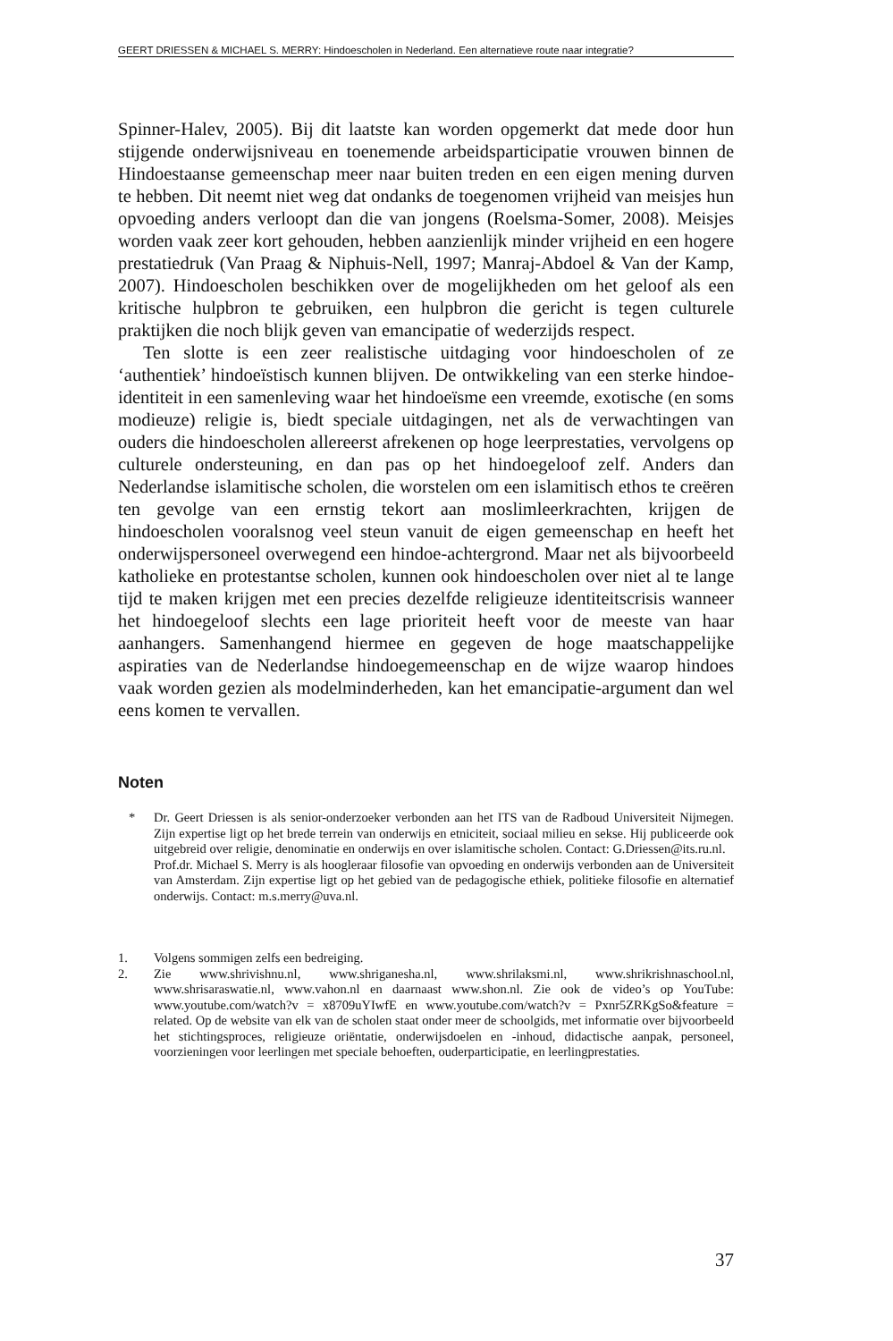GEERT DRIESSEN & MICHAEL S. MERRY: Hindoescholen in Nederland. Een alternatieve route naar integratie?
Spinner-Halev, 2005). Bij dit laatste kan worden opgemerkt dat mede door hun stijgende onderwijsniveau en toenemende arbeidsparticipatie vrouwen binnen de Hindoestaanse gemeenschap meer naar buiten treden en een eigen mening durven te hebben. Dit neemt niet weg dat ondanks de toegenomen vrijheid van meisjes hun opvoeding anders verloopt dan die van jongens (Roelsma-Somer, 2008). Meisjes worden vaak zeer kort gehouden, hebben aanzienlijk minder vrijheid en een hogere prestatiedruk (Van Praag & Niphuis-Nell, 1997; Manraj-Abdoel & Van der Kamp, 2007). Hindoescholen beschikken over de mogelijkheden om het geloof als een kritische hulpbron te gebruiken, een hulpbron die gericht is tegen culturele praktijken die noch blijk geven van emancipatie of wederzijds respect.
Ten slotte is een zeer realistische uitdaging voor hindoescholen of ze ‘authentiek’ hindoeïstisch kunnen blijven. De ontwikkeling van een sterke hindoe-identiteit in een samenleving waar het hindoeïsme een vreemde, exotische (en soms modieuze) religie is, biedt speciale uitdagingen, net als de verwachtingen van ouders die hindoescholen allereerst afrekenen op hoge leerprestaties, vervolgens op culturele ondersteuning, en dan pas op het hindoegeloof zelf. Anders dan Nederlandse islamitische scholen, die worstelen om een islamitisch ethos te creëren ten gevolge van een ernstig tekort aan moslimleerkrachten, krijgen de hindoescholen vooralsnog veel steun vanuit de eigen gemeenschap en heeft het onderwijspersoneel overwegend een hindoe-achtergrond. Maar net als bijvoorbeeld katholieke en protestantse scholen, kunnen ook hindoescholen over niet al te lange tijd te maken krijgen met een precies dezelfde religieuze identiteitscrisis wanneer het hindoegeloof slechts een lage prioriteit heeft voor de meeste van haar aanhangers. Samenhangend hiermee en gegeven de hoge maatschappelijke aspiraties van de Nederlandse hindoegemeenschap en de wijze waarop hindoes vaak worden gezien als modelminderheden, kan het emancipatie-argument dan wel eens komen te vervallen.
Noten
* Dr. Geert Driessen is als senior-onderzoeker verbonden aan het ITS van de Radboud Universiteit Nijmegen. Zijn expertise ligt op het brede terrein van onderwijs en etniciteit, sociaal milieu en sekse. Hij publiceerde ook uitgebreid over religie, denominatie en onderwijs en over islamitische scholen. Contact: G.Driessen@its.ru.nl.
Prof.dr. Michael S. Merry is als hoogleraar filosofie van opvoeding en onderwijs verbonden aan de Universiteit van Amsterdam. Zijn expertise ligt op het gebied van de pedagogische ethiek, politieke filosofie en alternatief onderwijs. Contact: m.s.merry@uva.nl.
1. Volgens sommigen zelfs een bedreiging.
2. Zie www.shrivishnu.nl, www.shriganesha.nl, www.shrilaksmi.nl, www.shrikrishnaschool.nl, www.shrisaraswatie.nl, www.vahon.nl en daarnaast www.shon.nl. Zie ook de video’s op YouTube: www.youtube.com/watch?v = x8709uYIwfE en www.youtube.com/watch?v = Pxnr5ZRKgSo&feature = related. Op de website van elk van de scholen staat onder meer de schoolgids, met informatie over bijvoorbeeld het stichtingsproces, religieuze oriëntatie, onderwijsdoelen en -inhoud, didactische aanpak, personeel, voorzieningen voor leerlingen met speciale behoeften, ouderparticipatie, en leerlingprestaties.
37